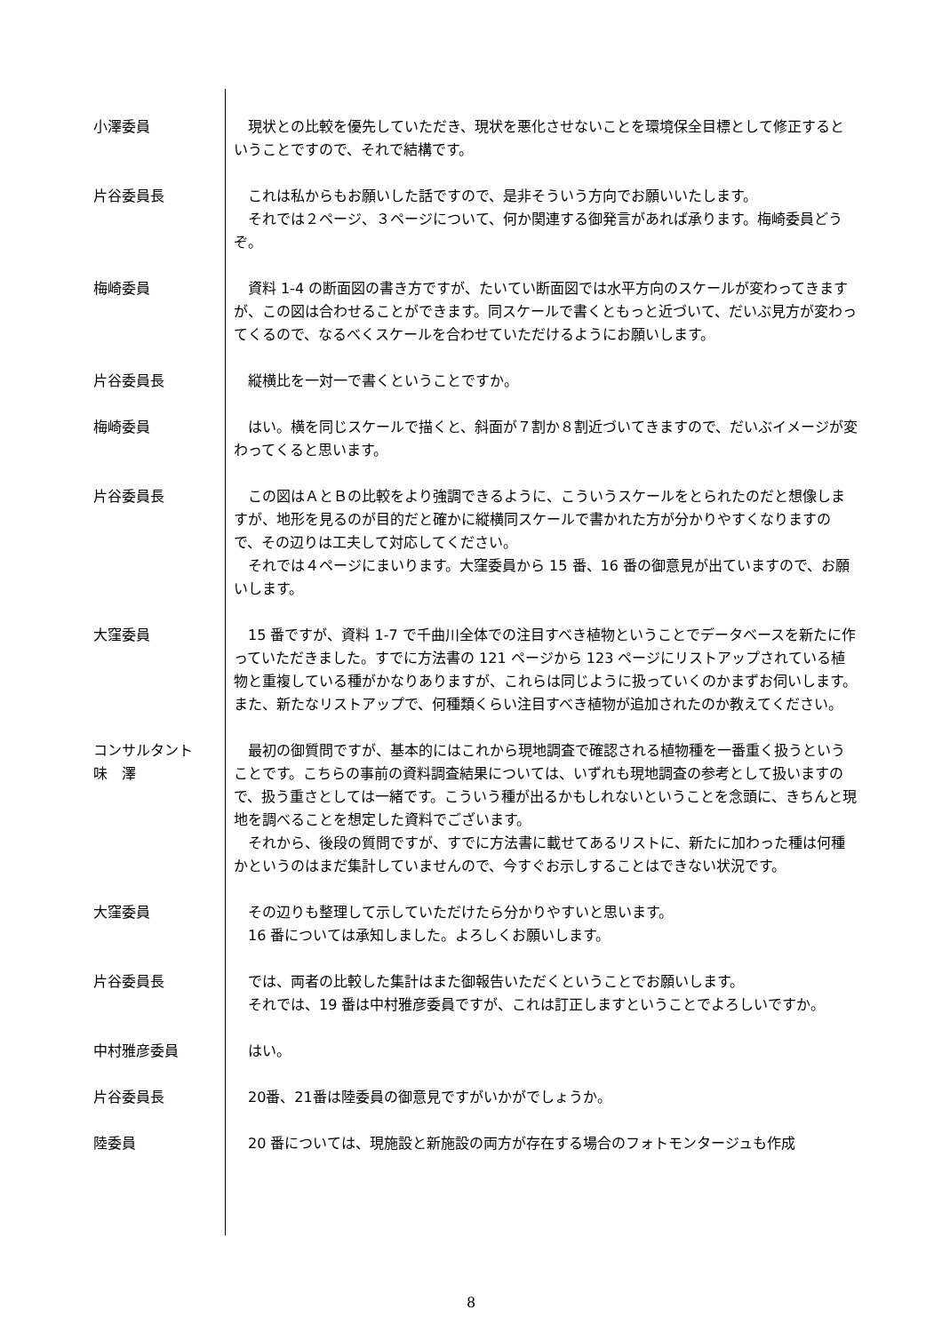小澤委員 現状との比較を優先していただき、現状を悪化させないことを環境保全目標として修正するということですので、それで結構です。
片谷委員長 これは私からもお願いした話ですので、是非そういう方向でお願いいたします。
それでは２ページ、３ページについて、何か関連する御発言があれば承ります。梅崎委員どうぞ。
梅崎委員 資料 1-4 の断面図の書き方ですが、たいてい断面図では水平方向のスケールが変わってきますが、この図は合わせることができます。同スケールで書くともっと近づいて、だいぶ見方が変わってくるので、なるべくスケールを合わせていただけるようにお願いします。
片谷委員長 縦横比を一対一で書くということですか。
梅崎委員 はい。横を同じスケールで描くと、斜面が７割か８割近づいてきますので、だいぶイメージが変わってくると思います。
片谷委員長 この図はＡとＢの比較をより強調できるように、こういうスケールをとられたのだと想像しますが、地形を見るのが目的だと確かに縦横同スケールで書かれた方が分かりやすくなりますので、その辺りは工夫して対応してください。
それでは４ページにまいります。大窪委員から 15 番、16 番の御意見が出ていますので、お願いします。
大窪委員 15 番ですが、資料 1-7 で千曲川全体での注目すべき植物ということでデータベースを新たに作っていただきました。すでに方法書の 121 ページから 123 ページにリストアップされている植物と重複している種がかなりありますが、これらは同じように扱っていくのかまずお伺いします。また、新たなリストアップで、何種類くらい注目すべき植物が追加されたのか教えてください。
コンサルタント
味　澤
最初の御質問ですが、基本的にはこれから現地調査で確認される植物種を一番重く扱うということです。こちらの事前の資料調査結果については、いずれも現地調査の参考として扱いますので、扱う重さとしては一緒です。こういう種が出るかもしれないということを念頭に、きちんと現地を調べることを想定した資料でございます。
それから、後段の質問ですが、すでに方法書に載せてあるリストに、新たに加わった種は何種かというのはまだ集計していませんので、今すぐお示しすることはできない状況です。
大窪委員 その辺りも整理して示していただけたら分かりやすいと思います。
16 番については承知しました。よろしくお願いします。
片谷委員長 では、両者の比較した集計はまた御報告いただくということでお願いします。
それでは、19 番は中村雅彦委員ですが、これは訂正しますということでよろしいですか。
中村雅彦委員 はい。
片谷委員長 20番、21番は陸委員の御意見ですがいかがでしょうか。
陸委員 20 番については、現施設と新施設の両方が存在する場合のフォトモンタージュも作成
8